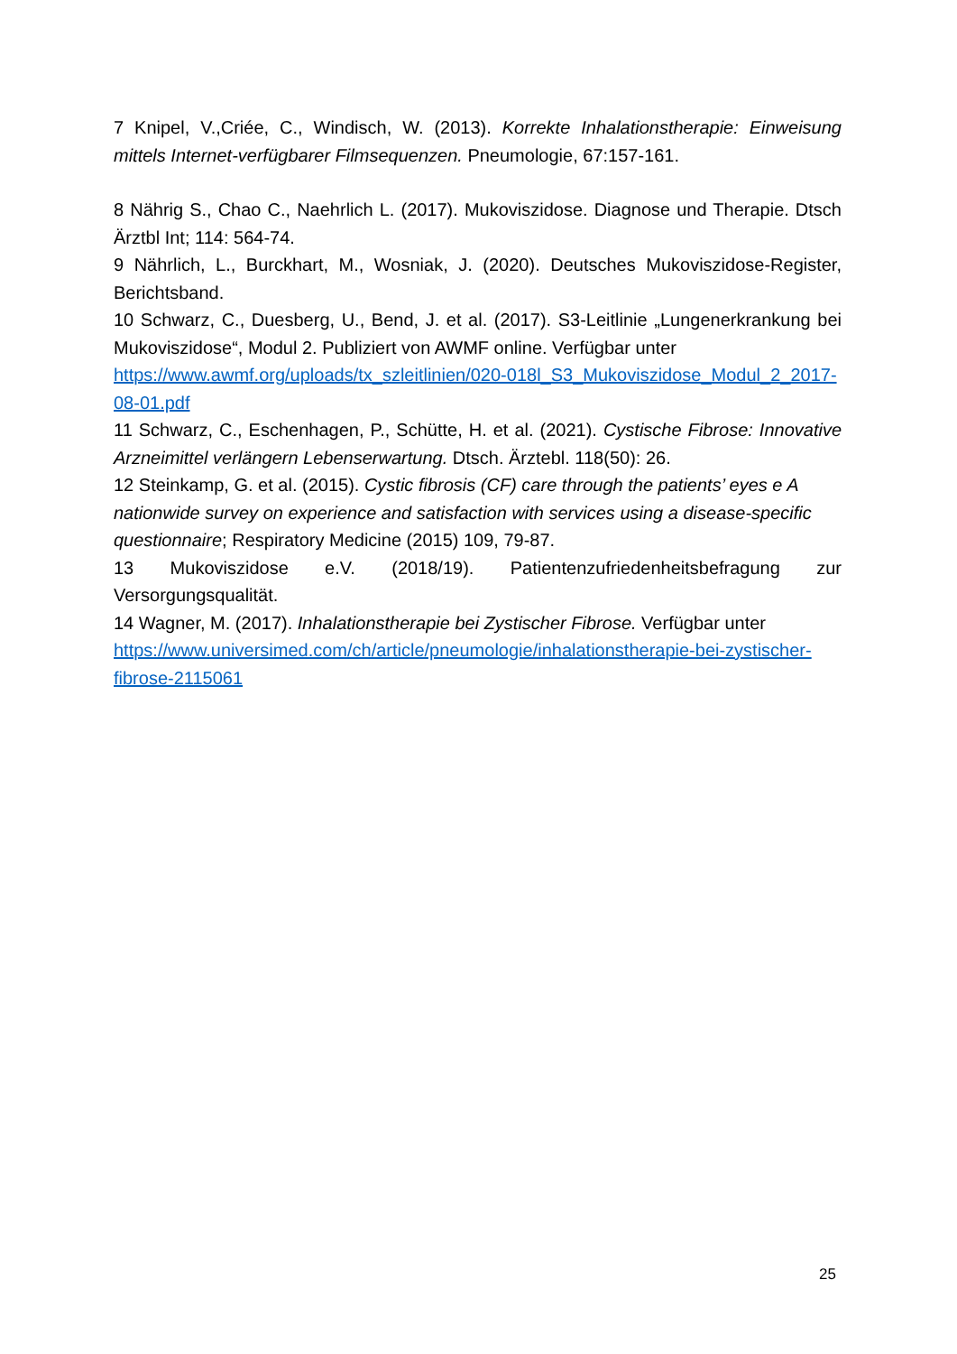7 Knipel, V.,Criée, C., Windisch, W. (2013). Korrekte Inhalationstherapie: Einweisung mittels Internet-verfügbarer Filmsequenzen. Pneumologie, 67:157-161.
8 Nährig S., Chao C., Naehrlich L. (2017). Mukoviszidose. Diagnose und Therapie. Dtsch Ärztbl Int; 114: 564-74.
9 Nährlich, L., Burckhart, M., Wosniak, J. (2020). Deutsches Mukoviszidose-Register, Berichtsband.
10 Schwarz, C., Duesberg, U., Bend, J. et al. (2017). S3-Leitlinie „Lungenerkrankung bei Mukoviszidose“, Modul 2. Publiziert von AWMF online. Verfügbar unter
https://www.awmf.org/uploads/tx_szleitlinien/020-018l_S3_Mukoviszidose_Modul_2_2017-08-01.pdf
11 Schwarz, C., Eschenhagen, P., Schütte, H. et al. (2021). Cystische Fibrose: Innovative Arzneimittel verlängern Lebenserwartung. Dtsch. Ärztebl. 118(50): 26.
12 Steinkamp, G. et al. (2015). Cystic fibrosis (CF) care through the patients’ eyes e A nationwide survey on experience and satisfaction with services using a disease-specific questionnaire; Respiratory Medicine (2015) 109, 79-87.
13 Mukoviszidose e.V. (2018/19). Patientenzufriedenheitsbefragung zur Versorgungsqualität.
14 Wagner, M. (2017). Inhalationstherapie bei Zystischer Fibrose. Verfügbar unter
https://www.universimed.com/ch/article/pneumologie/inhalationstherapie-bei-zystischer-fibrose-2115061
25